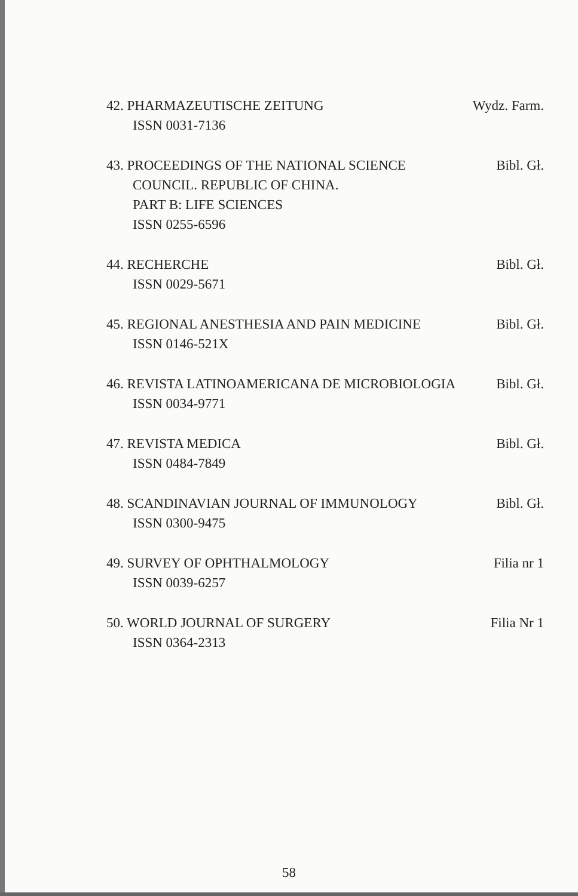42. PHARMAZEUTISCHE ZEITUNG Wydz. Farm.
ISSN 0031-7136
43. PROCEEDINGS OF THE NATIONAL SCIENCE Bibl. Gł.
COUNCIL. REPUBLIC OF CHINA.
PART B: LIFE SCIENCES
ISSN 0255-6596
44. RECHERCHE Bibl. Gł.
ISSN 0029-5671
45. REGIONAL ANESTHESIA AND PAIN MEDICINE Bibl. Gł.
ISSN 0146-521X
46. REVISTA LATINOAMERICANA DE MICROBIOLOGIA Bibl. Gł.
ISSN 0034-9771
47. REVISTA MEDICA Bibl. Gł.
ISSN 0484-7849
48. SCANDINAVIAN JOURNAL OF IMMUNOLOGY Bibl. Gł.
ISSN 0300-9475
49. SURVEY OF OPHTHALMOLOGY Filia nr 1
ISSN 0039-6257
50. WORLD JOURNAL OF SURGERY Filia Nr 1
ISSN 0364-2313
58